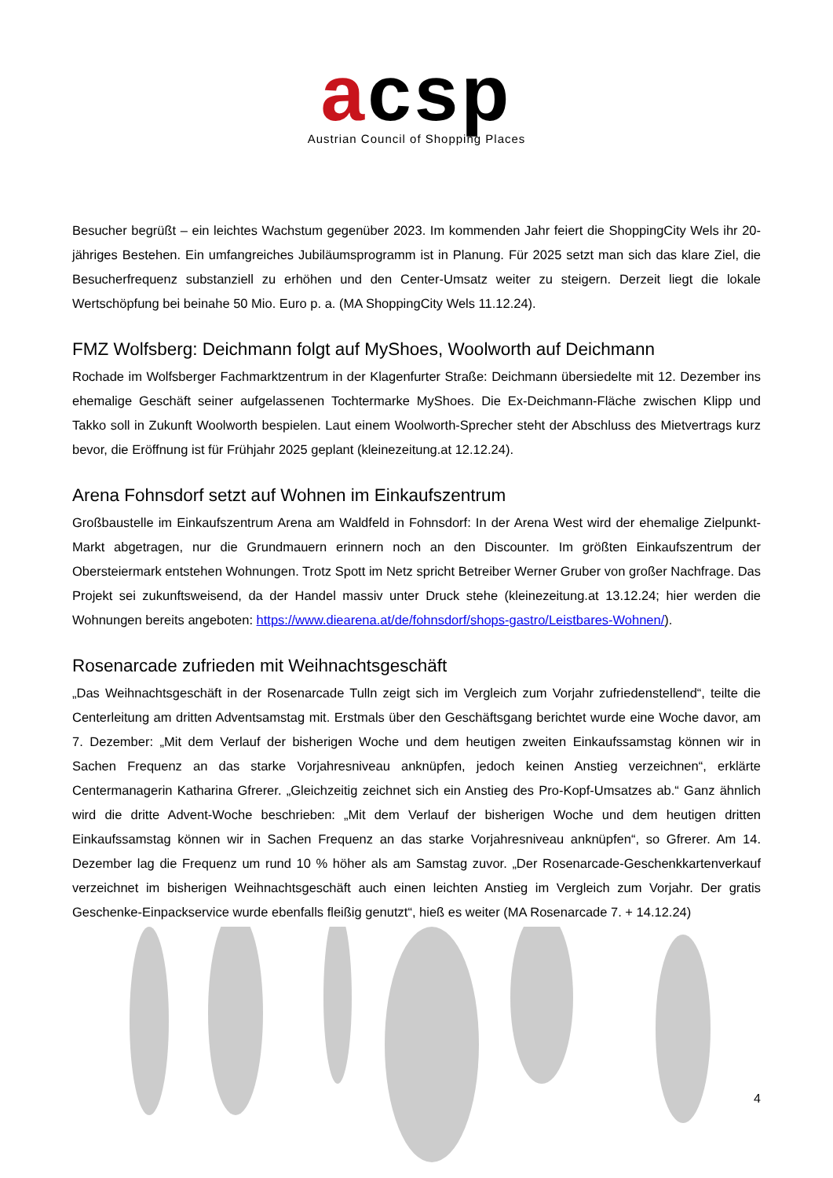acsp
Austrian Council of Shopping Places
Besucher begrüßt – ein leichtes Wachstum gegenüber 2023. Im kommenden Jahr feiert die ShoppingCity Wels ihr 20-jähriges Bestehen. Ein umfangreiches Jubiläumsprogramm ist in Planung. Für 2025 setzt man sich das klare Ziel, die Besucherfrequenz substanziell zu erhöhen und den Center-Umsatz weiter zu steigern. Derzeit liegt die lokale Wertschöpfung bei beinahe 50 Mio. Euro p. a. (MA ShoppingCity Wels 11.12.24).
FMZ Wolfsberg: Deichmann folgt auf MyShoes, Woolworth auf Deichmann
Rochade im Wolfsberger Fachmarktzentrum in der Klagenfurter Straße: Deichmann übersiedelte mit 12. Dezember ins ehemalige Geschäft seiner aufgelassenen Tochtermarke MyShoes. Die Ex-Deichmann-Fläche zwischen Klipp und Takko soll in Zukunft Woolworth bespielen. Laut einem Woolworth-Sprecher steht der Abschluss des Mietvertrags kurz bevor, die Eröffnung ist für Frühjahr 2025 geplant (kleinezeitung.at 12.12.24).
Arena Fohnsdorf setzt auf Wohnen im Einkaufszentrum
Großbaustelle im Einkaufszentrum Arena am Waldfeld in Fohnsdorf: In der Arena West wird der ehemalige Zielpunkt-Markt abgetragen, nur die Grundmauern erinnern noch an den Discounter. Im größten Einkaufszentrum der Obersteiermark entstehen Wohnungen. Trotz Spott im Netz spricht Betreiber Werner Gruber von großer Nachfrage. Das Projekt sei zukunftsweisend, da der Handel massiv unter Druck stehe (kleinezeitung.at 13.12.24; hier werden die Wohnungen bereits angeboten: https://www.diearena.at/de/fohnsdorf/shops-gastro/Leistbares-Wohnen/).
Rosenarcade zufrieden mit Weihnachtsgeschäft
„Das Weihnachtsgeschäft in der Rosenarcade Tulln zeigt sich im Vergleich zum Vorjahr zufriedenstellend“, teilte die Centerleitung am dritten Adventsamstag mit. Erstmals über den Geschäftsgang berichtet wurde eine Woche davor, am 7. Dezember: „Mit dem Verlauf der bisherigen Woche und dem heutigen zweiten Einkaufssamstag können wir in Sachen Frequenz an das starke Vorjahresniveau anknüpfen, jedoch keinen Anstieg verzeichnen“, erklärte Centermanagerin Katharina Gfrerer. „Gleichzeitig zeichnet sich ein Anstieg des Pro-Kopf-Umsatzes ab.“ Ganz ähnlich wird die dritte Advent-Woche beschrieben: „Mit dem Verlauf der bisherigen Woche und dem heutigen dritten Einkaufssamstag können wir in Sachen Frequenz an das starke Vorjahresniveau anknüpfen“, so Gfrerer. Am 14. Dezember lag die Frequenz um rund 10 % höher als am Samstag zuvor. „Der Rosenarcade-Geschenkkartenverkauf verzeichnet im bisherigen Weihnachtsgeschäft auch einen leichten Anstieg im Vergleich zum Vorjahr. Der gratis Geschenke-Einpackservice wurde ebenfalls fleißig genutzt“, hieß es weiter (MA Rosenarcade 7. + 14.12.24)
4